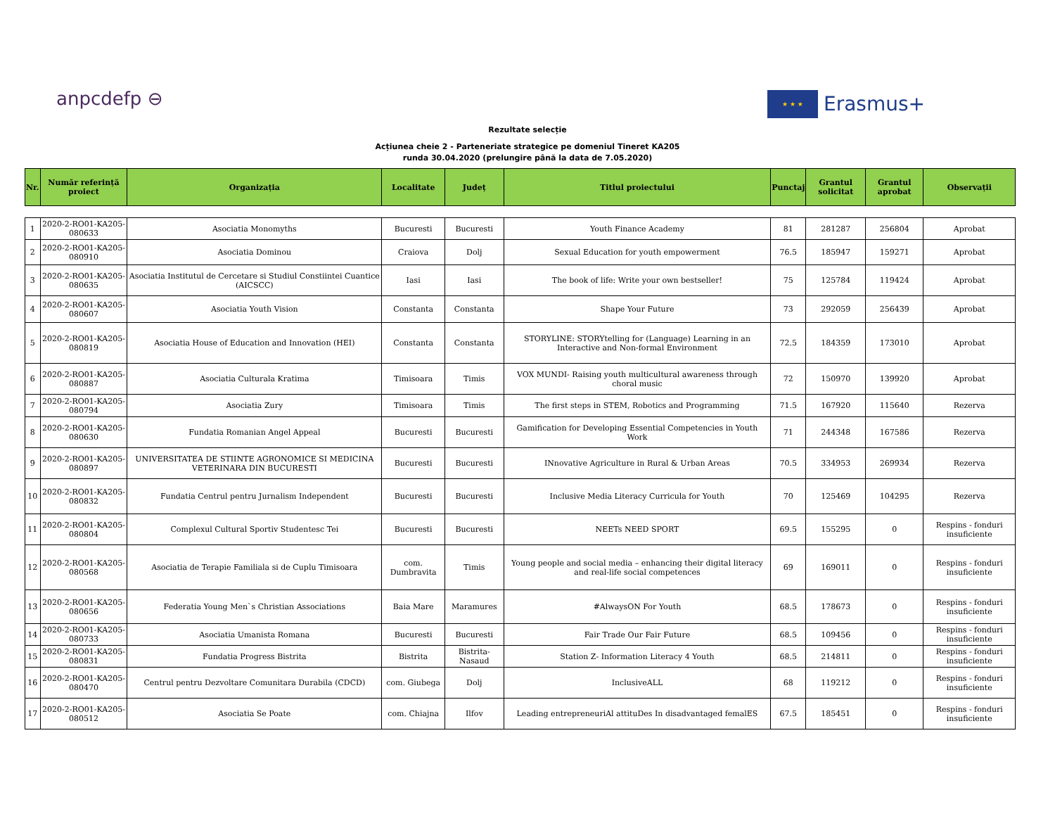anpcdefp ⊖
★ ★ ★
Erasmus+
Rezultate selecție
Acțiunea cheie 2 - Parteneriate strategice pe domeniul Tineret KA205
runda 30.04.2020 (prelungire până la data de 7.05.2020)
| Nr. | Număr referință proiect | Organizația | Localitate | Județ | Titlul proiectului | Punctaj | Grantul solicitat | Grantul aprobat | Observații |
| --- | --- | --- | --- | --- | --- | --- | --- | --- | --- |
| 1 | 2020-2-RO01-KA205-080633 | Asociatia Monomyths | Bucuresti | Bucuresti | Youth Finance Academy | 81 | 281287 | 256804 | Aprobat |
| 2 | 2020-2-RO01-KA205-080910 | Asociatia Dominou | Craiova | Dolj | Sexual Education for youth empowerment | 76.5 | 185947 | 159271 | Aprobat |
| 3 | 2020-2-RO01-KA205-080635 | Asociatia Institutul de Cercetare si Studiul Constiintei Cuantice (AICSCC) | Iasi | Iasi | The book of life: Write your own bestseller! | 75 | 125784 | 119424 | Aprobat |
| 4 | 2020-2-RO01-KA205-080607 | Asociatia Youth Vision | Constanta | Constanta | Shape Your Future | 73 | 292059 | 256439 | Aprobat |
| 5 | 2020-2-RO01-KA205-080819 | Asociatia House of Education and Innovation (HEI) | Constanta | Constanta | STORYLINE: STORYtelling for (Language) Learning in an Interactive and Non-formal Environment | 72.5 | 184359 | 173010 | Aprobat |
| 6 | 2020-2-RO01-KA205-080887 | Asociatia Culturala Kratima | Timisoara | Timis | VOX MUNDI- Raising youth multicultural awareness through choral music | 72 | 150970 | 139920 | Aprobat |
| 7 | 2020-2-RO01-KA205-080794 | Asociatia Zury | Timisoara | Timis | The first steps in STEM, Robotics and Programming | 71.5 | 167920 | 115640 | Rezerva |
| 8 | 2020-2-RO01-KA205-080630 | Fundatia Romanian Angel Appeal | Bucuresti | Bucuresti | Gamification for Developing Essential Competencies in Youth Work | 71 | 244348 | 167586 | Rezerva |
| 9 | 2020-2-RO01-KA205-080897 | UNIVERSITATEA DE STIINTE AGRONOMICE SI MEDICINA VETERINARA DIN BUCURESTI | Bucuresti | Bucuresti | INnovative Agriculture in Rural & Urban Areas | 70.5 | 334953 | 269934 | Rezerva |
| 10 | 2020-2-RO01-KA205-080832 | Fundatia Centrul pentru Jurnalism Independent | Bucuresti | Bucuresti | Inclusive Media Literacy Curricula for Youth | 70 | 125469 | 104295 | Rezerva |
| 11 | 2020-2-RO01-KA205-080804 | Complexul Cultural Sportiv Studentesc Tei | Bucuresti | Bucuresti | NEETs NEED SPORT | 69.5 | 155295 | 0 | Respins - fonduri insuficiente |
| 12 | 2020-2-RO01-KA205-080568 | Asociatia de Terapie Familiala si de Cuplu Timisoara | com. Dumbravita | Timis | Young people and social media – enhancing their digital literacy and real-life social competences | 69 | 169011 | 0 | Respins - fonduri insuficiente |
| 13 | 2020-2-RO01-KA205-080656 | Federatia Young Men`s Christian Associations | Baia Mare | Maramures | #AlwaysON For Youth | 68.5 | 178673 | 0 | Respins - fonduri insuficiente |
| 14 | 2020-2-RO01-KA205-080733 | Asociatia Umanista Romana | Bucuresti | Bucuresti | Fair Trade Our Fair Future | 68.5 | 109456 | 0 | Respins - fonduri insuficiente |
| 15 | 2020-2-RO01-KA205-080831 | Fundatia Progress Bistrita | Bistrita | Bistrita-Nasaud | Station Z- Information Literacy 4 Youth | 68.5 | 214811 | 0 | Respins - fonduri insuficiente |
| 16 | 2020-2-RO01-KA205-080470 | Centrul pentru Dezvoltare Comunitara Durabila (CDCD) | com. Giubega | Dolj | InclusiveALL | 68 | 119212 | 0 | Respins - fonduri insuficiente |
| 17 | 2020-2-RO01-KA205-080512 | Asociatia Se Poate | com. Chiajna | Ilfov | Leading entrepreneuriAl attituDes In disadvantaged femalES | 67.5 | 185451 | 0 | Respins - fonduri insuficiente |